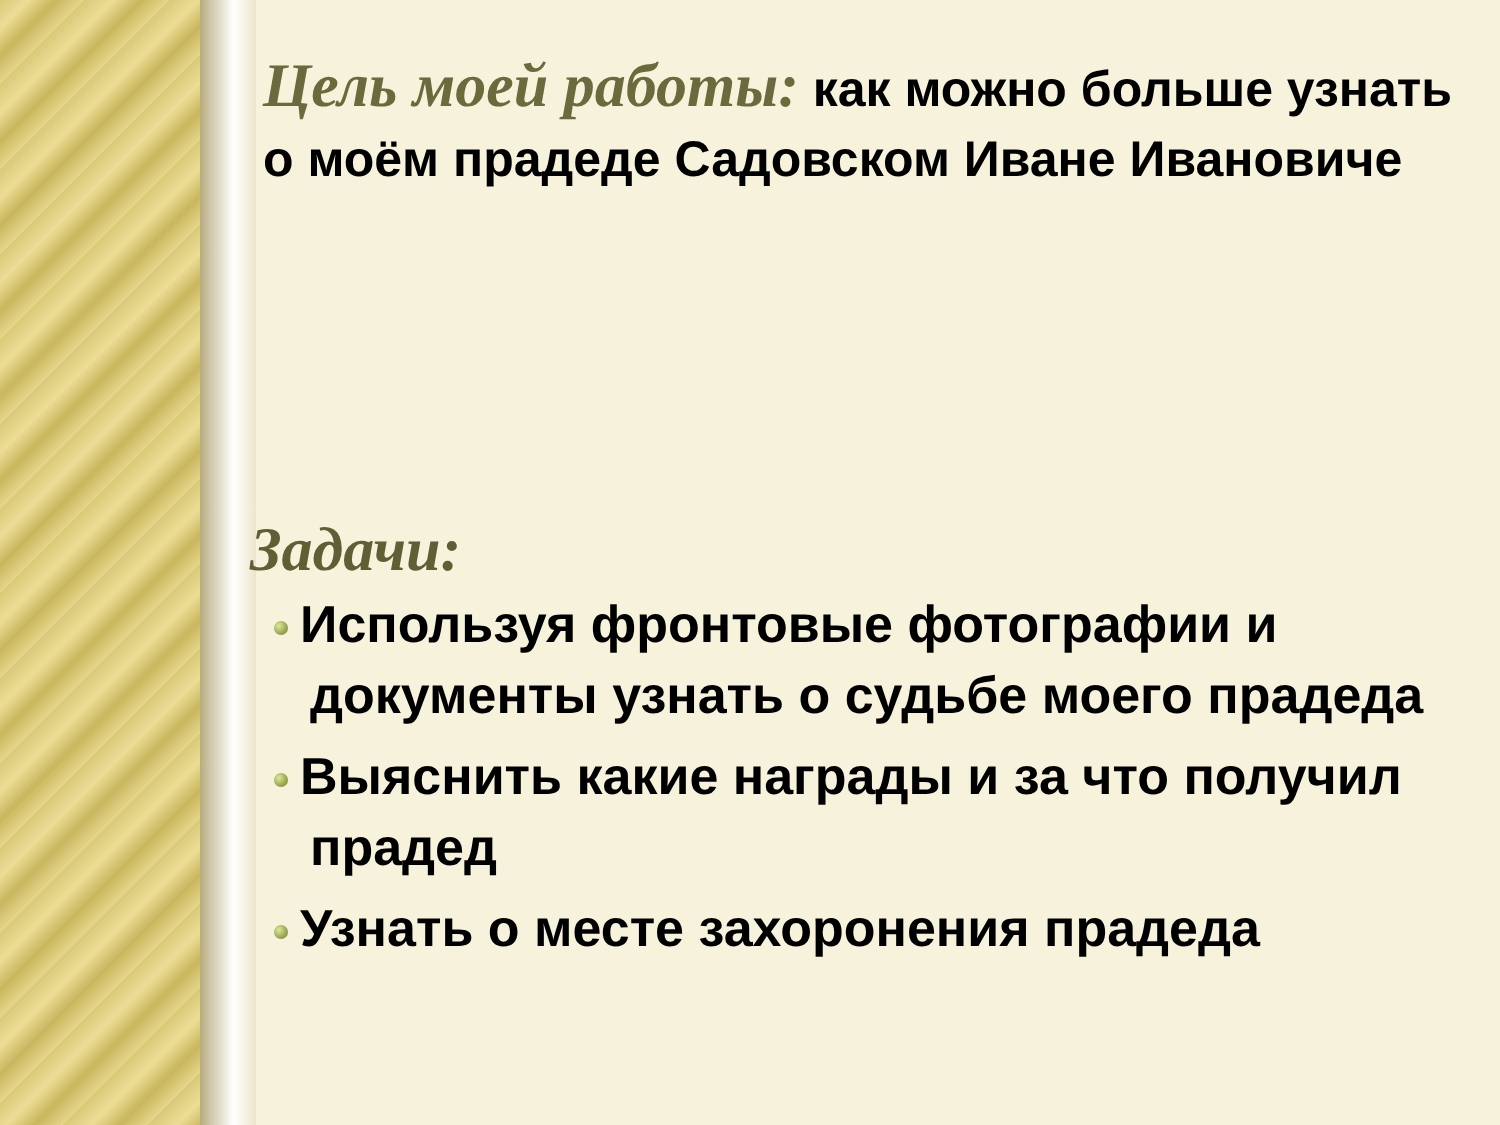Цель моей работы: как можно больше узнать о моём прадеде Садовском Иване Ивановиче
Задачи:
Используя фронтовые фотографии и документы узнать о судьбе моего прадеда
Выяснить какие награды и за что получил прадед
Узнать о месте захоронения прадеда